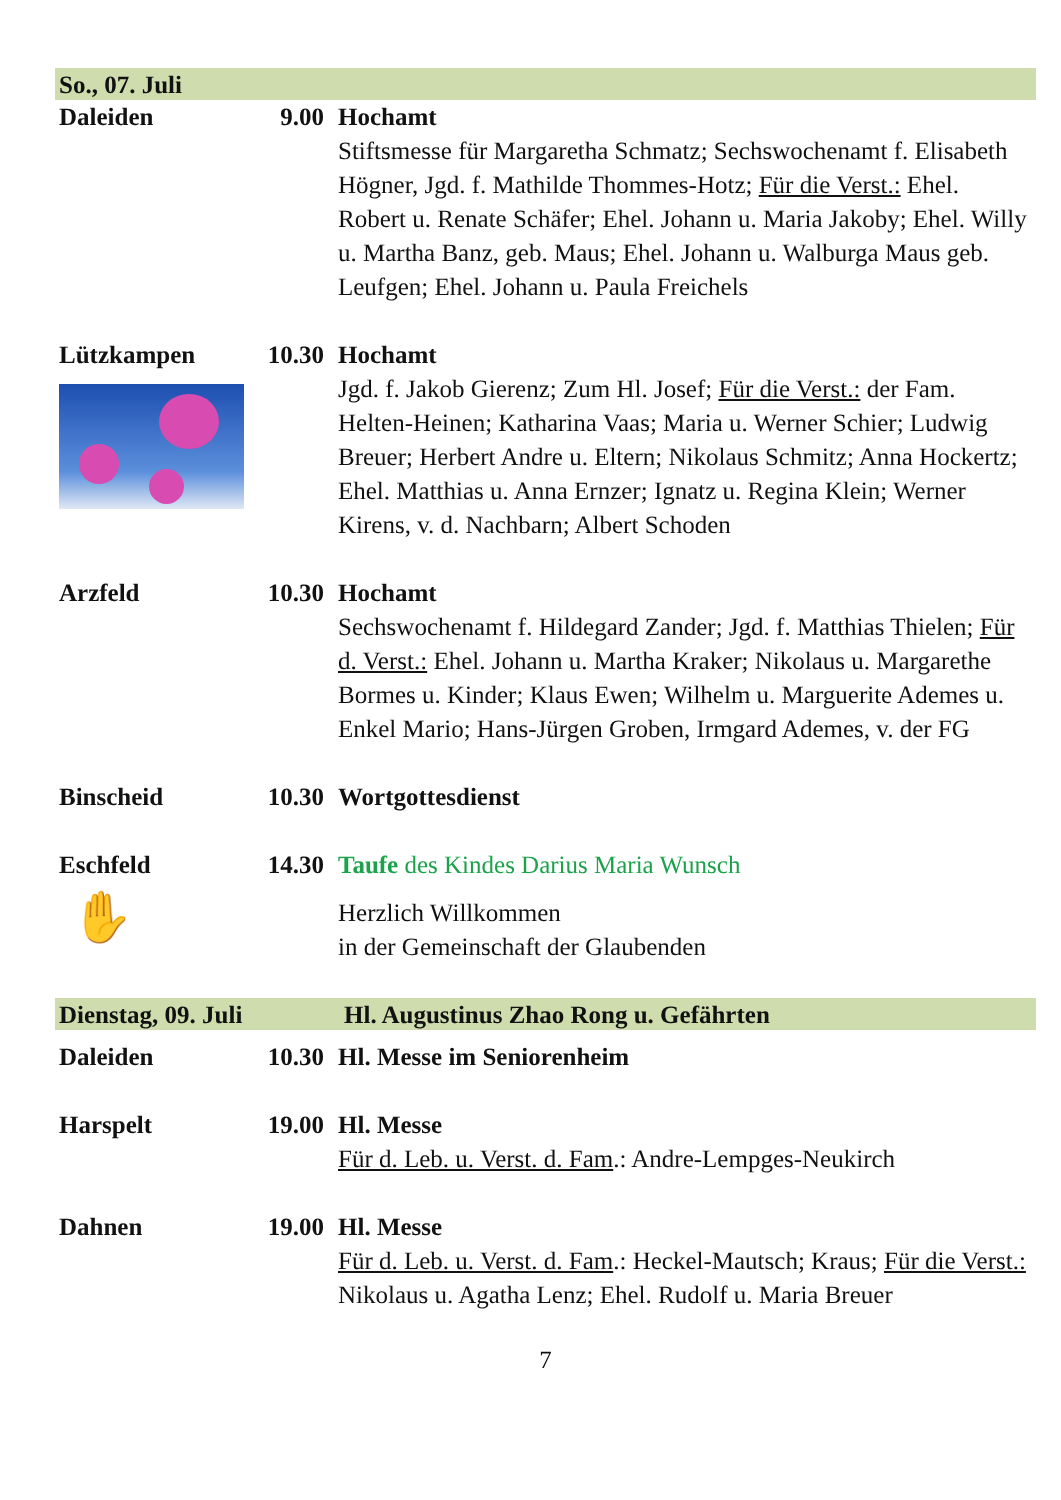So., 07. Juli
Daleiden 9.00 Hochamt
Stiftsmesse für Margaretha Schmatz; Sechswochenamt f. Elisabeth Högner, Jgd. f. Mathilde Thommes-Hotz; Für die Verst.: Ehel. Robert u. Renate Schäfer; Ehel. Johann u. Maria Jakoby; Ehel. Willy u. Martha Banz, geb. Maus; Ehel. Johann u. Walburga Maus geb. Leufgen; Ehel. Johann u. Paula Freichels
Lützkampen 10.30 Hochamt
Jgd. f. Jakob Gierenz; Zum Hl. Josef; Für die Verst.: der Fam. Helten-Heinen; Katharina Vaas; Maria u. Werner Schier; Ludwig Breuer; Herbert Andre u. Eltern; Nikolaus Schmitz; Anna Hockertz; Ehel. Matthias u. Anna Ernzer; Ignatz u. Regina Klein; Werner Kirens, v. d. Nachbarn; Albert Schoden
Arzfeld 10.30 Hochamt
Sechswochenamt f. Hildegard Zander; Jgd. f. Matthias Thielen; Für d. Verst.: Ehel. Johann u. Martha Kraker; Nikolaus u. Margarethe Bormes u. Kinder; Klaus Ewen; Wilhelm u. Marguerite Ademes u. Enkel Mario; Hans-Jürgen Groben, Irmgard Ademes, v. der FG
Binscheid 10.30 Wortgottesdienst
Eschfeld
✋
14.30 Taufe des Kindes Darius Maria Wunsch
Herzlich Willkommen
in der Gemeinschaft der Glaubenden
Dienstag, 09. Juli Hl. Augustinus Zhao Rong u. Gefährten
Daleiden 10.30 Hl. Messe im Seniorenheim
Harspelt 19.00 Hl. Messe
Für d. Leb. u. Verst. d. Fam.: Andre-Lempges-Neukirch
Dahnen 19.00 Hl. Messe
Für d. Leb. u. Verst. d. Fam.: Heckel-Mautsch; Kraus; Für die Verst.: Nikolaus u. Agatha Lenz; Ehel. Rudolf u. Maria Breuer
7